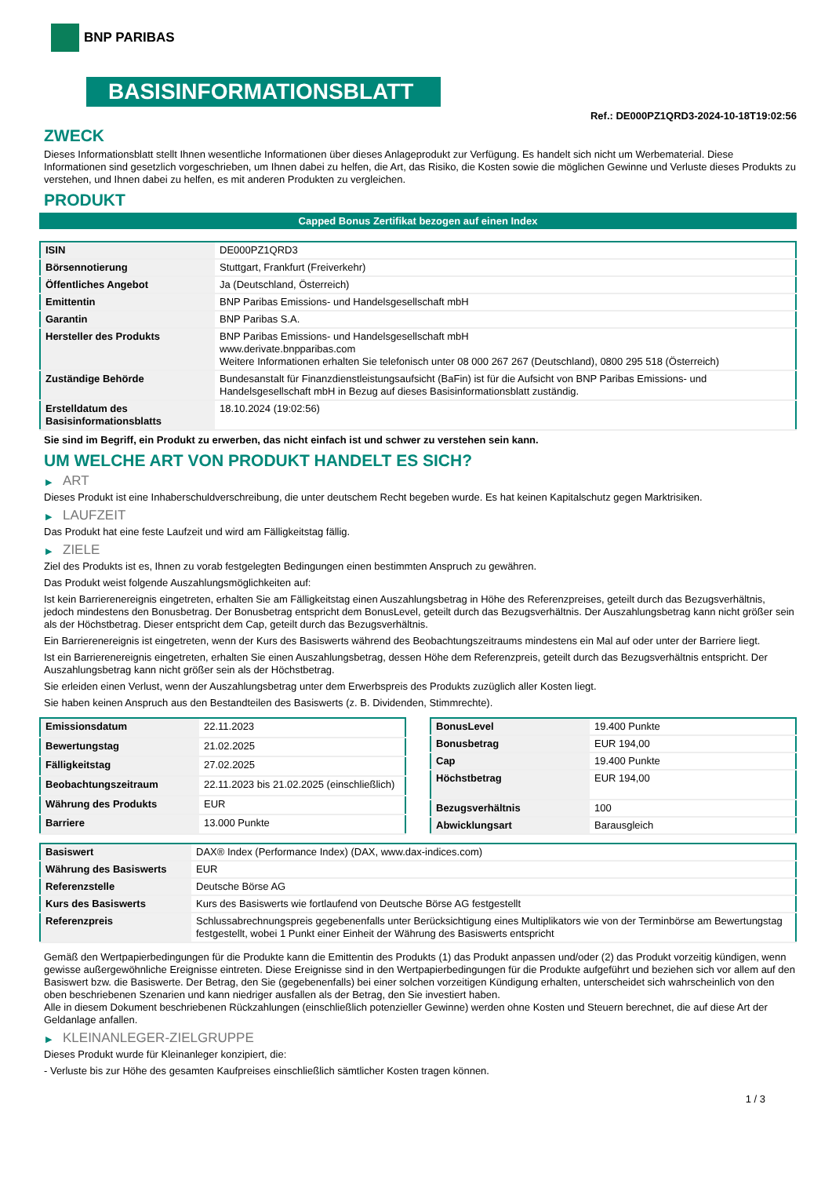BNP PARIBAS
BASISINFORMATIONSBLATT
Ref.: DE000PZ1QRD3-2024-10-18T19:02:56
ZWECK
Dieses Informationsblatt stellt Ihnen wesentliche Informationen über dieses Anlageprodukt zur Verfügung. Es handelt sich nicht um Werbematerial. Diese Informationen sind gesetzlich vorgeschrieben, um Ihnen dabei zu helfen, die Art, das Risiko, die Kosten sowie die möglichen Gewinne und Verluste dieses Produkts zu verstehen, und Ihnen dabei zu helfen, es mit anderen Produkten zu vergleichen.
PRODUKT
Capped Bonus Zertifikat bezogen auf einen Index
| ISIN | DE000PZ1QRD3 |
| Börsennotierung | Stuttgart, Frankfurt (Freiverkehr) |
| Öffentliches Angebot | Ja (Deutschland, Österreich) |
| Emittentin | BNP Paribas Emissions- und Handelsgesellschaft mbH |
| Garantin | BNP Paribas S.A. |
| Hersteller des Produkts | BNP Paribas Emissions- und Handelsgesellschaft mbH www.derivate.bnpparibas.com Weitere Informationen erhalten Sie telefonisch unter 08 000 267 267 (Deutschland), 0800 295 518 (Österreich) |
| Zuständige Behörde | Bundesanstalt für Finanzdienstleistungsaufsicht (BaFin) ist für die Aufsicht von BNP Paribas Emissions- und Handelsgesellschaft mbH in Bezug auf dieses Basisinformationsblatt zuständig. |
| Erstelldatum des Basisinformationsblatts | 18.10.2024 (19:02:56) |
Sie sind im Begriff, ein Produkt zu erwerben, das nicht einfach ist und schwer zu verstehen sein kann.
UM WELCHE ART VON PRODUKT HANDELT ES SICH?
▶ ART
Dieses Produkt ist eine Inhaberschuldverschreibung, die unter deutschem Recht begeben wurde. Es hat keinen Kapitalschutz gegen Marktrisiken.
▶ LAUFZEIT
Das Produkt hat eine feste Laufzeit und wird am Fälligkeitstag fällig.
▶ ZIELE
Ziel des Produkts ist es, Ihnen zu vorab festgelegten Bedingungen einen bestimmten Anspruch zu gewähren.
Das Produkt weist folgende Auszahlungsmöglichkeiten auf:
Ist kein Barrierenereignis eingetreten, erhalten Sie am Fälligkeitstag einen Auszahlungsbetrag in Höhe des Referenzpreises, geteilt durch das Bezugsverhältnis, jedoch mindestens den Bonusbetrag. Der Bonusbetrag entspricht dem BonusLevel, geteilt durch das Bezugsverhältnis. Der Auszahlungsbetrag kann nicht größer sein als der Höchstbetrag. Dieser entspricht dem Cap, geteilt durch das Bezugsverhältnis.
Ein Barrierenereignis ist eingetreten, wenn der Kurs des Basiswerts während des Beobachtungszeitraums mindestens ein Mal auf oder unter der Barriere liegt.
Ist ein Barrierenereignis eingetreten, erhalten Sie einen Auszahlungsbetrag, dessen Höhe dem Referenzpreis, geteilt durch das Bezugsverhältnis entspricht. Der Auszahlungsbetrag kann nicht größer sein als der Höchstbetrag.
Sie erleiden einen Verlust, wenn der Auszahlungsbetrag unter dem Erwerbspreis des Produkts zuzüglich aller Kosten liegt.
Sie haben keinen Anspruch aus den Bestandteilen des Basiswerts (z. B. Dividenden, Stimmrechte).
| Emissionsdatum | 22.11.2023 |
| Bewertungstag | 21.02.2025 |
| Fälligkeitstag | 27.02.2025 |
| Beobachtungszeitraum | 22.11.2023 bis 21.02.2025 (einschließlich) |
| Währung des Produkts | EUR |
| Barriere | 13.000 Punkte |
| BonusLevel | 19.400 Punkte |
| Bonusbetrag | EUR 194,00 |
| Cap | 19.400 Punkte |
| Höchstbetrag | EUR 194,00 |
| Bezugsverhältnis | 100 |
| Abwicklungsart | Barausgleich |
| Basiswert | DAX® Index (Performance Index) (DAX, www.dax-indices.com) |
| Währung des Basiswerts | EUR |
| Referenzstelle | Deutsche Börse AG |
| Kurs des Basiswerts | Kurs des Basiswerts wie fortlaufend von Deutsche Börse AG festgestellt |
| Referenzpreis | Schlussabrechnungspreis gegebenenfalls unter Berücksichtigung eines Multiplikators wie von der Terminbörse am Bewertungstag festgestellt, wobei 1 Punkt einer Einheit der Währung des Basiswerts entspricht |
Gemäß den Wertpapierbedingungen für die Produkte kann die Emittentin des Produkts (1) das Produkt anpassen und/oder (2) das Produkt vorzeitig kündigen, wenn gewisse außergewöhnliche Ereignisse eintreten. Diese Ereignisse sind in den Wertpapierbedingungen für die Produkte aufgeführt und beziehen sich vor allem auf den Basiswert bzw. die Basiswerte. Der Betrag, den Sie (gegebenenfalls) bei einer solchen vorzeitigen Kündigung erhalten, unterscheidet sich wahrscheinlich von den oben beschriebenen Szenarien und kann niedriger ausfallen als der Betrag, den Sie investiert haben.
Alle in diesem Dokument beschriebenen Rückzahlungen (einschließlich potenzieller Gewinne) werden ohne Kosten und Steuern berechnet, die auf diese Art der Geldanlage anfallen.
▶ KLEINANLEGER-ZIELGRUPPE
Dieses Produkt wurde für Kleinanleger konzipiert, die:
- Verluste bis zur Höhe des gesamten Kaufpreises einschließlich sämtlicher Kosten tragen können.
1 / 3